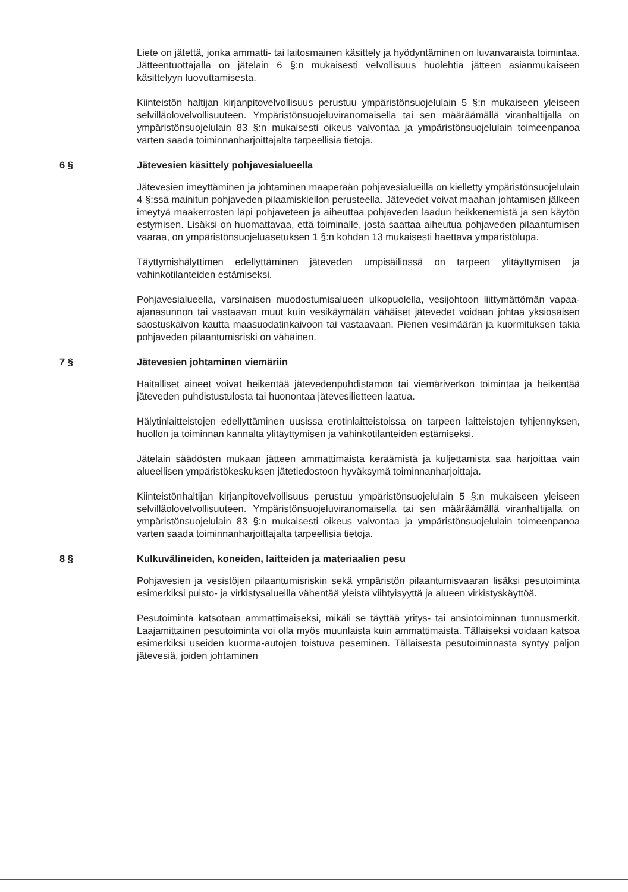Liete on jätettä, jonka ammatti- tai laitosmainen käsittely ja hyödyntäminen on luvanvaraista toimintaa. Jätteentuottajalla on jätelain 6 §:n mukaisesti velvollisuus huolehtia jätteen asianmukaiseen käsittelyyn luovuttamisesta.
Kiinteistön haltijan kirjanpitovelvollisuus perustuu ympäristönsuojelulain 5 §:n mukaiseen yleiseen selvilläolovelvollisuuteen. Ympäristönsuojeluviranomaisella tai sen määräämällä viranhaltijalla on ympäristönsuojelulain 83 §:n mukaisesti oikeus valvontaa ja ympäristönsuojelulain toimeenpanoa varten saada toiminnanharjoittajalta tarpeellisia tietoja.
6 § Jätevesien käsittely pohjavesialueella
Jätevesien imeyttäminen ja johtaminen maaperään pohjavesialueilla on kielletty ympäristönsuojelulain 4 §:ssä mainitun pohjaveden pilaamiskiellon perusteella. Jätevedet voivat maahan johtamisen jälkeen imeytyä maakerrosten läpi pohjaveteen ja aiheuttaa pohjaveden laadun heikkenemistä ja sen käytön estymisen. Lisäksi on huomattavaa, että toiminalle, josta saattaa aiheutua pohjaveden pilaantumisen vaaraa, on ympäristönsuojeluasetuksen 1 §:n kohdan 13 mukaisesti haettava ympäristölupa.
Täyttymishälyttimen edellyttäminen jäteveden umpisäiliössä on tarpeen ylitäyttymisen ja vahinkotilanteiden estämiseksi.
Pohjavesialueella, varsinaisen muodostumisalueen ulkopuolella, vesijohtoon liittymättömän vapaa-ajanasunnon tai vastaavan muut kuin vesikäymälän vähäiset jätevedet voidaan johtaa yksiosaisen saostuskaivon kautta maasuodatinkaivoon tai vastaavaan. Pienen vesimäärän ja kuormituksen takia pohjaveden pilaantumisriski on vähäinen.
7 § Jätevesien johtaminen viemäriin
Haitalliset aineet voivat heikentää jätevedenpuhdistamon tai viemäriverkon toimintaa ja heikentää jäteveden puhdistustulosta tai huonontaa jätevesilietteen laatua.
Hälytinlaitteistojen edellyttäminen uusissa erotinlaitteistoissa on tarpeen laitteistojen tyhjennyksen, huollon ja toiminnan kannalta ylitäyttymisen ja vahinkotilanteiden estämiseksi.
Jätelain säädösten mukaan jätteen ammattimaista keräämistä ja kuljettamista saa harjoittaa vain alueellisen ympäristökeskuksen jätetiedostoon hyväksymä toiminnanharjoittaja.
Kiinteistönhaltijan kirjanpitovelvollisuus perustuu ympäristönsuojelulain 5 §:n mukaiseen yleiseen selvilläolovelvollisuuteen. Ympäristönsuojeluviranomaisella tai sen määräämällä viranhaltijalla on ympäristönsuojelulain 83 §:n mukaisesti oikeus valvontaa ja ympäristönsuojelulain toimeenpanoa varten saada toiminnanharjoittajalta tarpeellisia tietoja.
8 § Kulkuvälineiden, koneiden, laitteiden ja materiaalien pesu
Pohjavesien ja vesistöjen pilaantumisriskin sekä ympäristön pilaantumisvaaran lisäksi pesutoiminta esimerkiksi puisto- ja virkistysalueilla vähentää yleistä viihtyisyyttä ja alueen virkistyskäyttöä.
Pesutoiminta katsotaan ammattimaiseksi, mikäli se täyttää yritys- tai ansiotoiminnan tunnusmerkit. Laajamittainen pesutoiminta voi olla myös muunlaista kuin ammattimaista. Tällaiseksi voidaan katsoa esimerkiksi useiden kuorma-autojen toistuva peseminen. Tällaisesta pesutoiminnasta syntyy paljon jätevesiä, joiden johtaminen